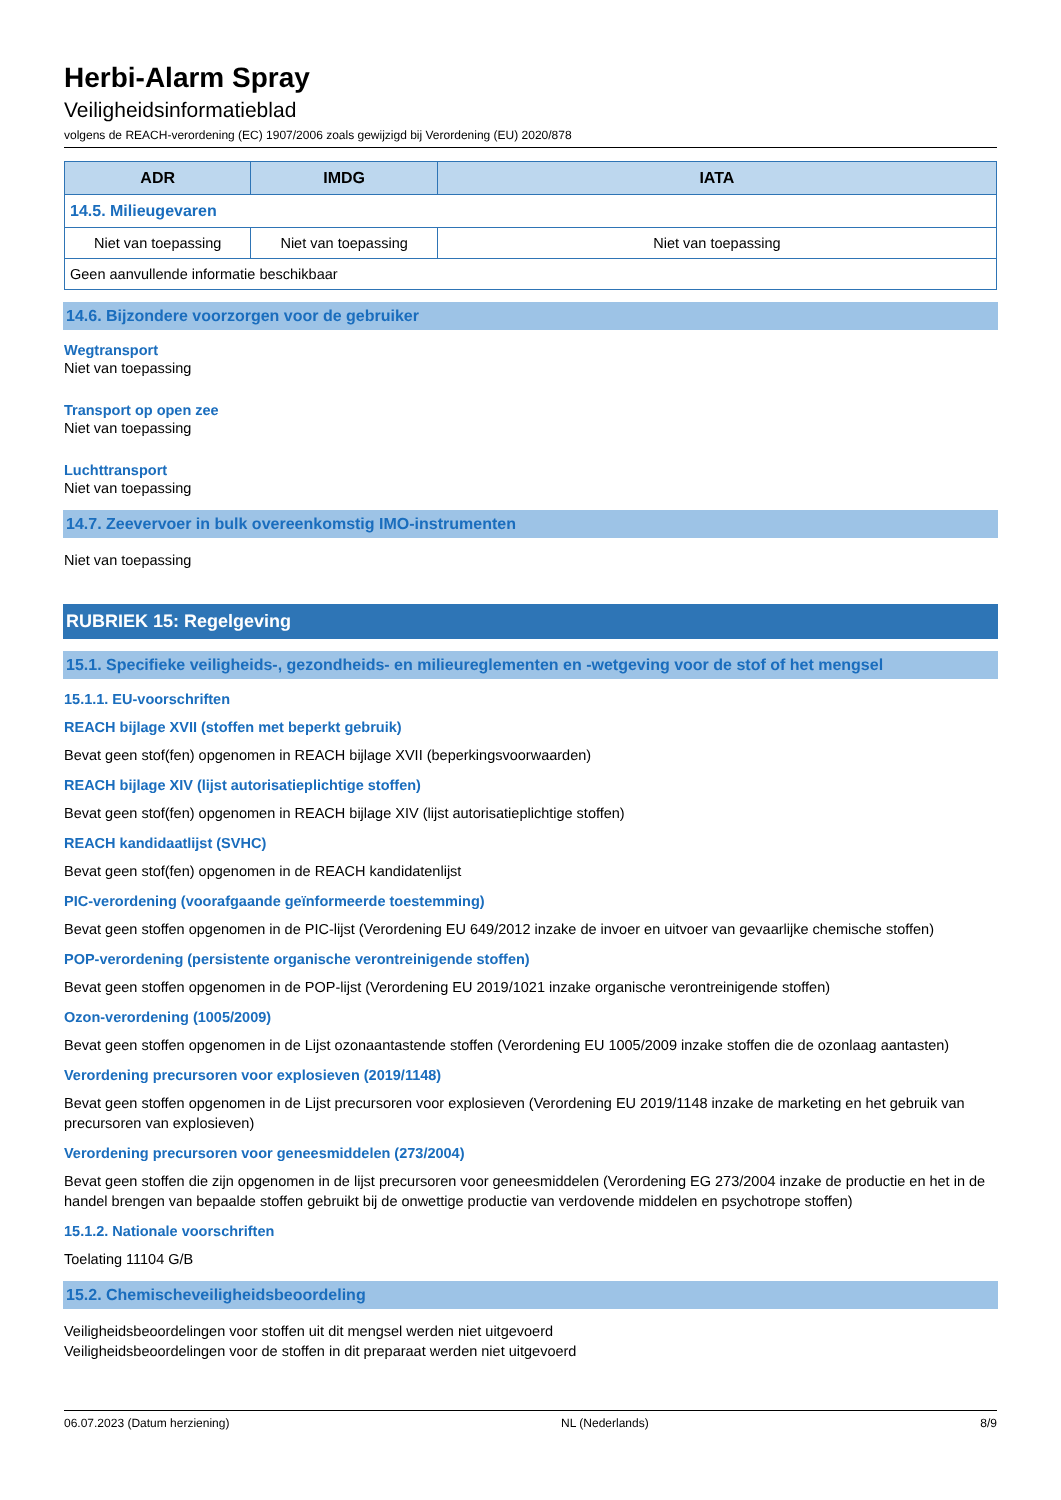Herbi-Alarm Spray
Veiligheidsinformatieblad
volgens de REACH-verordening (EC) 1907/2006 zoals gewijzigd bij Verordening (EU) 2020/878
| ADR | IMDG | IATA |
| --- | --- | --- |
| 14.5. Milieugevaren | | |
| Niet van toepassing | Niet van toepassing | Niet van toepassing |
| Geen aanvullende informatie beschikbaar | | |
14.6. Bijzondere voorzorgen voor de gebruiker
Wegtransport
Niet van toepassing
Transport op open zee
Niet van toepassing
Luchttransport
Niet van toepassing
14.7. Zeevervoer in bulk overeenkomstig IMO-instrumenten
Niet van toepassing
RUBRIEK 15: Regelgeving
15.1. Specifieke veiligheids-, gezondheids- en milieureglementen en -wetgeving voor de stof of het mengsel
15.1.1. EU-voorschriften
REACH bijlage XVII (stoffen met beperkt gebruik)
Bevat geen stof(fen) opgenomen in REACH bijlage XVII (beperkingsvoorwaarden)
REACH bijlage XIV (lijst autorisatieplichtige stoffen)
Bevat geen stof(fen) opgenomen in REACH bijlage XIV (lijst autorisatieplichtige stoffen)
REACH kandidaatlijst (SVHC)
Bevat geen stof(fen) opgenomen in de REACH kandidatenlijst
PIC-verordening (voorafgaande geïnformeerde toestemming)
Bevat geen stoffen opgenomen in de PIC-lijst (Verordening EU 649/2012 inzake de invoer en uitvoer van gevaarlijke chemische stoffen)
POP-verordening (persistente organische verontreinigende stoffen)
Bevat geen stoffen opgenomen in de POP-lijst (Verordening EU 2019/1021 inzake organische verontreinigende stoffen)
Ozon-verordening (1005/2009)
Bevat geen stoffen opgenomen in de Lijst ozonaantastende stoffen (Verordening EU 1005/2009 inzake stoffen die de ozonlaag aantasten)
Verordening precursoren voor explosieven (2019/1148)
Bevat geen stoffen opgenomen in de Lijst precursoren voor explosieven (Verordening EU 2019/1148 inzake de marketing en het gebruik van precursoren van explosieven)
Verordening precursoren voor geneesmiddelen (273/2004)
Bevat geen stoffen die zijn opgenomen in de lijst precursoren voor geneesmiddelen (Verordening EG 273/2004 inzake de productie en het in de handel brengen van bepaalde stoffen gebruikt bij de onwettige productie van verdovende middelen en psychotrope stoffen)
15.1.2. Nationale voorschriften
Toelating 11104 G/B
15.2. Chemischeveiligheidsbeoordeling
Veiligheidsbeoordelingen voor stoffen uit dit mengsel werden niet uitgevoerd
Veiligheidsbeoordelingen voor de stoffen in dit preparaat werden niet uitgevoerd
06.07.2023 (Datum herziening) NL (Nederlands) 8/9